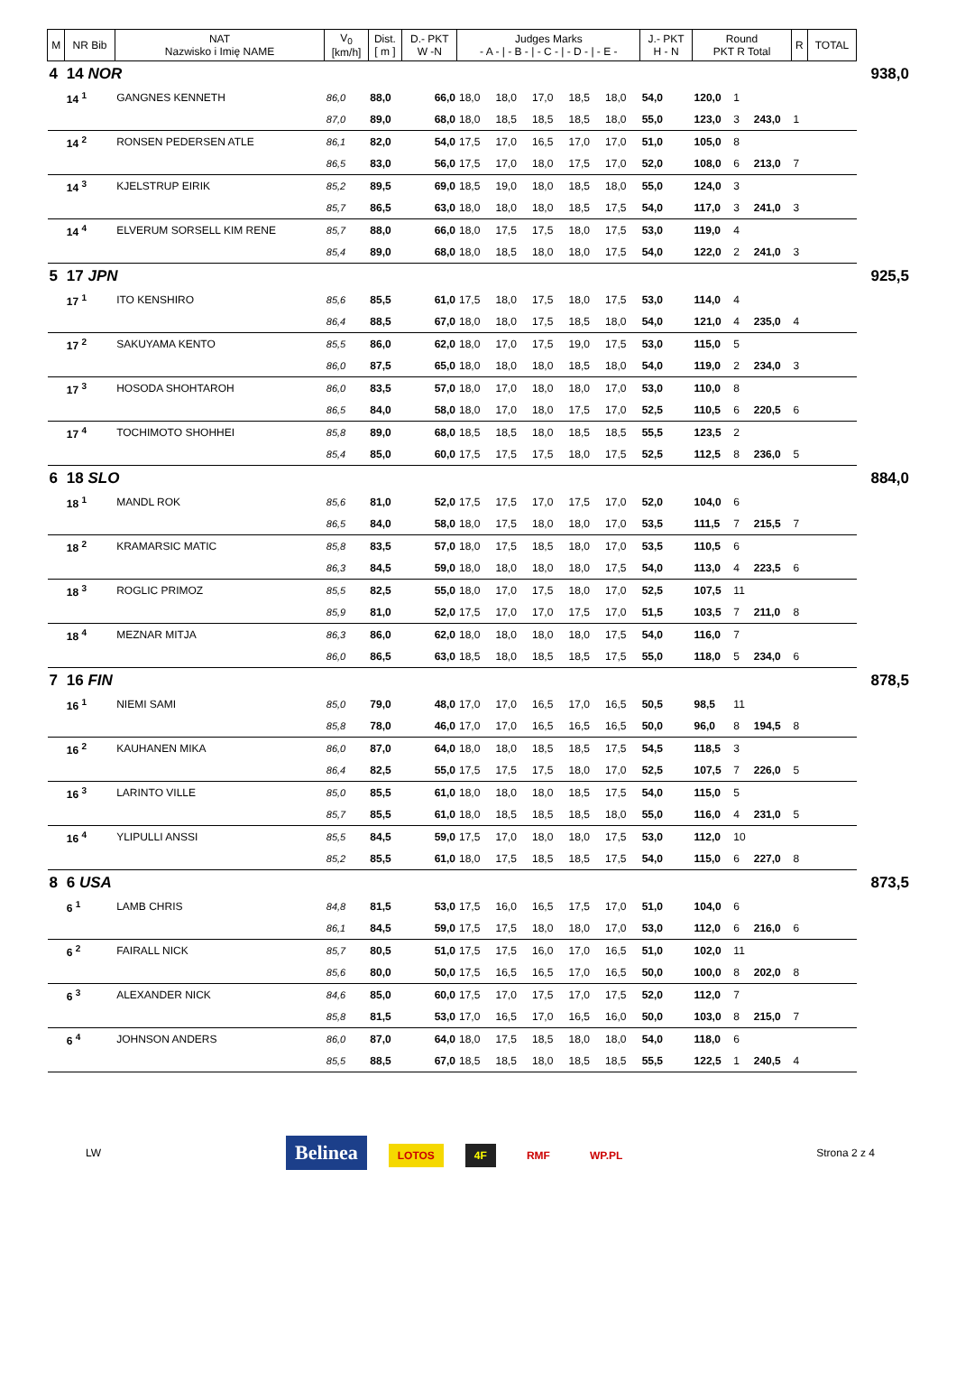| M | NR Bib | NAT Nazwisko i Imię NAME | V<sub>0</sub> [km/h] | Dist. [ m ] | D.- PKT W -N | Judges Marks - A - / - B - / - C - / - D - / - E - | | | | | J.- PKT H - N | Round PKT R Total | | | R | TOTAL | |
| --- | --- | --- | --- | --- | --- | --- | --- | --- | --- | --- | --- | --- | --- | --- | --- | --- | --- |
| 4 | 14 NOR | | | | | | | | | | | | | | | | 938,0 |
| | 14 <sup>1</sup> | GANGNES KENNETH | 86,0 | 88,0 | 66,0 | 18,0 | 18,0 | 17,0 | 18,5 | 18,0 | 54,0 | 120,0 | 1 | | | | |
| | | | 87,0 | 89,0 | 68,0 | 18,0 | 18,5 | 18,5 | 18,5 | 18,0 | 55,0 | 123,0 | 3 | 243,0 | 1 | | |
| | 14 <sup>2</sup> | RONSEN PEDERSEN ATLE | 86,1 | 82,0 | 54,0 | 17,5 | 17,0 | 16,5 | 17,0 | 17,0 | 51,0 | 105,0 | 8 | | | | |
| | | | 86,5 | 83,0 | 56,0 | 17,5 | 17,0 | 18,0 | 17,5 | 17,0 | 52,0 | 108,0 | 6 | 213,0 | 7 | | |
| | 14 <sup>3</sup> | KJELSTRUP EIRIK | 85,2 | 89,5 | 69,0 | 18,5 | 19,0 | 18,0 | 18,5 | 18,0 | 55,0 | 124,0 | 3 | | | | |
| | | | 85,7 | 86,5 | 63,0 | 18,0 | 18,0 | 18,0 | 18,5 | 17,5 | 54,0 | 117,0 | 3 | 241,0 | 3 | | |
| | 14 <sup>4</sup> | ELVERUM SORSELL KIM RENE | 85,7 | 88,0 | 66,0 | 18,0 | 17,5 | 17,5 | 18,0 | 17,5 | 53,0 | 119,0 | 4 | | | | |
| | | | 85,4 | 89,0 | 68,0 | 18,0 | 18,5 | 18,0 | 18,0 | 17,5 | 54,0 | 122,0 | 2 | 241,0 | 3 | | |
| 5 | 17 JPN | | | | | | | | | | | | | | | | 925,5 |
| | 17 <sup>1</sup> | ITO KENSHIRO | 85,6 | 85,5 | 61,0 | 17,5 | 18,0 | 17,5 | 18,0 | 17,5 | 53,0 | 114,0 | 4 | | | | |
| | | | 86,4 | 88,5 | 67,0 | 18,0 | 18,0 | 17,5 | 18,5 | 18,0 | 54,0 | 121,0 | 4 | 235,0 | 4 | | |
| | 17 <sup>2</sup> | SAKUYAMA KENTO | 85,5 | 86,0 | 62,0 | 18,0 | 17,0 | 17,5 | 19,0 | 17,5 | 53,0 | 115,0 | 5 | | | | |
| | | | 86,0 | 87,5 | 65,0 | 18,0 | 18,0 | 18,0 | 18,5 | 18,0 | 54,0 | 119,0 | 2 | 234,0 | 3 | | |
| | 17 <sup>3</sup> | HOSODA SHOHTAROH | 86,0 | 83,5 | 57,0 | 18,0 | 17,0 | 18,0 | 18,0 | 17,0 | 53,0 | 110,0 | 8 | | | | |
| | | | 86,5 | 84,0 | 58,0 | 18,0 | 17,0 | 18,0 | 17,5 | 17,0 | 52,5 | 110,5 | 6 | 220,5 | 6 | | |
| | 17 <sup>4</sup> | TOCHIMOTO SHOHHEI | 85,8 | 89,0 | 68,0 | 18,5 | 18,5 | 18,0 | 18,5 | 18,5 | 55,5 | 123,5 | 2 | | | | |
| | | | 85,4 | 85,0 | 60,0 | 17,5 | 17,5 | 17,5 | 18,0 | 17,5 | 52,5 | 112,5 | 8 | 236,0 | 5 | | |
| 6 | 18 SLO | | | | | | | | | | | | | | | | 884,0 |
| | 18 <sup>1</sup> | MANDL ROK | 85,6 | 81,0 | 52,0 | 17,5 | 17,5 | 17,0 | 17,5 | 17,0 | 52,0 | 104,0 | 6 | | | | |
| | | | 86,5 | 84,0 | 58,0 | 18,0 | 17,5 | 18,0 | 18,0 | 17,0 | 53,5 | 111,5 | 7 | 215,5 | 7 | | |
| | 18 <sup>2</sup> | KRAMARSIC MATIC | 85,8 | 83,5 | 57,0 | 18,0 | 17,5 | 18,5 | 18,0 | 17,0 | 53,5 | 110,5 | 6 | | | | |
| | | | 86,3 | 84,5 | 59,0 | 18,0 | 18,0 | 18,0 | 18,0 | 17,5 | 54,0 | 113,0 | 4 | 223,5 | 6 | | |
| | 18 <sup>3</sup> | ROGLIC PRIMOZ | 85,5 | 82,5 | 55,0 | 18,0 | 17,0 | 17,5 | 18,0 | 17,0 | 52,5 | 107,5 | 11 | | | | |
| | | | 85,9 | 81,0 | 52,0 | 17,5 | 17,0 | 17,0 | 17,5 | 17,0 | 51,5 | 103,5 | 7 | 211,0 | 8 | | |
| | 18 <sup>4</sup> | MEZNAR MITJA | 86,3 | 86,0 | 62,0 | 18,0 | 18,0 | 18,0 | 18,0 | 17,5 | 54,0 | 116,0 | 7 | | | | |
| | | | 86,0 | 86,5 | 63,0 | 18,5 | 18,0 | 18,5 | 18,5 | 17,5 | 55,0 | 118,0 | 5 | 234,0 | 6 | | |
| 7 | 16 FIN | | | | | | | | | | | | | | | | 878,5 |
| | 16 <sup>1</sup> | NIEMI SAMI | 85,0 | 79,0 | 48,0 | 17,0 | 17,0 | 16,5 | 17,0 | 16,5 | 50,5 | 98,5 | 11 | | | | |
| | | | 85,8 | 78,0 | 46,0 | 17,0 | 17,0 | 16,5 | 16,5 | 16,5 | 50,0 | 96,0 | 8 | 194,5 | 8 | | |
| | 16 <sup>2</sup> | KAUHANEN MIKA | 86,0 | 87,0 | 64,0 | 18,0 | 18,0 | 18,5 | 18,5 | 17,5 | 54,5 | 118,5 | 3 | | | | |
| | | | 86,4 | 82,5 | 55,0 | 17,5 | 17,5 | 17,5 | 18,0 | 17,0 | 52,5 | 107,5 | 7 | 226,0 | 5 | | |
| | 16 <sup>3</sup> | LARINTO VILLE | 85,0 | 85,5 | 61,0 | 18,0 | 18,0 | 18,0 | 18,5 | 17,5 | 54,0 | 115,0 | 5 | | | | |
| | | | 85,7 | 85,5 | 61,0 | 18,0 | 18,5 | 18,5 | 18,5 | 18,0 | 55,0 | 116,0 | 4 | 231,0 | 5 | | |
| | 16 <sup>4</sup> | YLIPULLI ANSSI | 85,5 | 84,5 | 59,0 | 17,5 | 17,0 | 18,0 | 18,0 | 17,5 | 53,0 | 112,0 | 10 | | | | |
| | | | 85,2 | 85,5 | 61,0 | 18,0 | 17,5 | 18,5 | 18,5 | 17,5 | 54,0 | 115,0 | 6 | 227,0 | 8 | | |
| 8 | 6 USA | | | | | | | | | | | | | | | | 873,5 |
| | 6 <sup>1</sup> | LAMB CHRIS | 84,8 | 81,5 | 53,0 | 17,5 | 16,0 | 16,5 | 17,5 | 17,0 | 51,0 | 104,0 | 6 | | | | |
| | | | 86,1 | 84,5 | 59,0 | 17,5 | 17,5 | 18,0 | 18,0 | 17,0 | 53,0 | 112,0 | 6 | 216,0 | 6 | | |
| | 6 <sup>2</sup> | FAIRALL NICK | 85,7 | 80,5 | 51,0 | 17,5 | 17,5 | 16,0 | 17,0 | 16,5 | 51,0 | 102,0 | 11 | | | | |
| | | | 85,6 | 80,0 | 50,0 | 17,5 | 16,5 | 16,5 | 17,0 | 16,5 | 50,0 | 100,0 | 8 | 202,0 | 8 | | |
| | 6 <sup>3</sup> | ALEXANDER NICK | 84,6 | 85,0 | 60,0 | 17,5 | 17,0 | 17,5 | 17,0 | 17,5 | 52,0 | 112,0 | 7 | | | | |
| | | | 85,8 | 81,5 | 53,0 | 17,0 | 16,5 | 17,0 | 16,5 | 16,0 | 50,0 | 103,0 | 8 | 215,0 | 7 | | |
| | 6 <sup>4</sup> | JOHNSON ANDERS | 86,0 | 87,0 | 64,0 | 18,0 | 17,5 | 18,5 | 18,0 | 18,0 | 54,0 | 118,0 | 6 | | | | |
| | | | 85,5 | 88,5 | 67,0 | 18,5 | 18,5 | 18,0 | 18,5 | 18,5 | 55,5 | 122,5 | 1 | 240,5 | 4 | | |
LW Belinea LOTOS 4F RMF WP.PL Strona 2 z 4